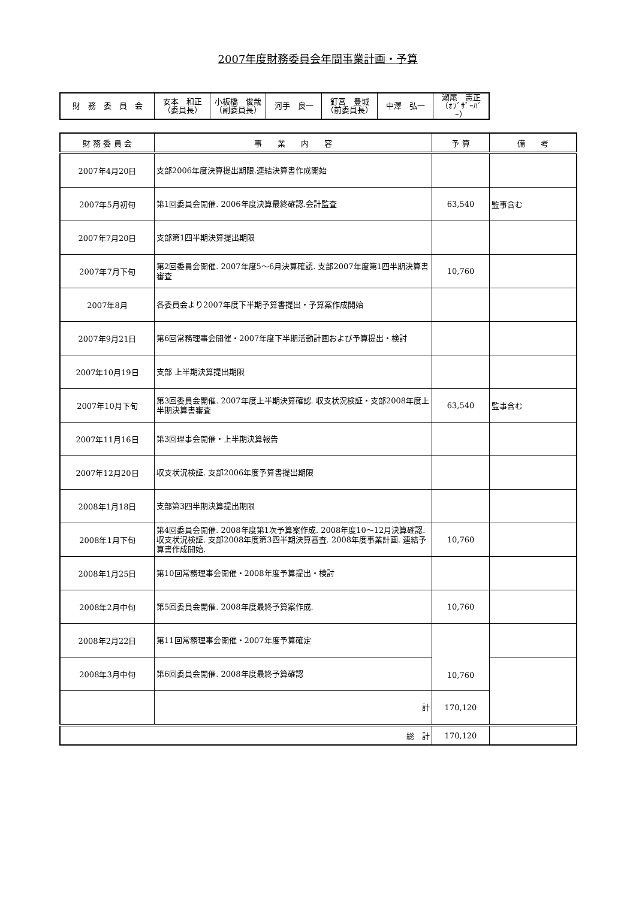2007年度財務委員会年間事業計画・予算
| 財 務 委 員 会 | 安本 和正 （委員長） | 小板橋 俊哉 （副委員長） | 河手 良一 | 釘宮 豊城 （前委員長） | 中澤 弘一 | 瀬尾 憲正 （ｵﾌﾞｻﾞｰﾊﾞｰ） |
| 財 務 委 員 会 | 事 業 内 容 | 予 算 | 備 考 |
| --- | --- | --- | --- |
| 2007年4月20日 | 支部2006年度決算提出期限.連結決算書作成開始 | | |
| 2007年5月初旬 | 第1回委員会開催. 2006年度決算最終確認.会計監査 | 63,540 | 監事含む |
| 2007年7月20日 | 支部第1四半期決算提出期限 | | |
| 2007年7月下旬 | 第2回委員会開催. 2007年度5～6月決算確認. 支部2007年度第1四半期決算書審査 | 10,760 | |
| 2007年8月 | 各委員会より2007年度下半期予算書提出・予算案作成開始 | | |
| 2007年9月21日 | 第6回常務理事会開催・2007年度下半期活動計画および予算提出・検討 | | |
| 2007年10月19日 | 支部 上半期決算提出期限 | | |
| 2007年10月下旬 | 第3回委員会開催. 2007年度上半期決算確認. 収支状況検証・支部2008年度上半期決算書審査 | 63,540 | 監事含む |
| 2007年11月16日 | 第3回理事会開催・上半期決算報告 | | |
| 2007年12月20日 | 収支状況検証. 支部2006年度予算書提出期限 | | |
| 2008年1月18日 | 支部第3四半期決算提出期限 | | |
| 2008年1月下旬 | 第4回委員会開催. 2008年度第1次予算案作成. 2008年度10～12月決算確認. 収支状況検証. 支部2008年度第3四半期決算審査. 2008年度事業計画. 連結予算書作成開始. | 10,760 | |
| 2008年1月25日 | 第10回常務理事会開催・2008年度予算提出・検討 | | |
| 2008年2月中旬 | 第5回委員会開催. 2008年度最終予算案作成. | 10,760 | |
| 2008年2月22日 | 第11回常務理事会開催・2007年度予算確定 | 10,760 | |
| 2008年3月中旬 | 第6回委員会開催. 2008年度最終予算確認 | | |
| | 計 | 170,120 | |
| 総 計 | | 170,120 | |